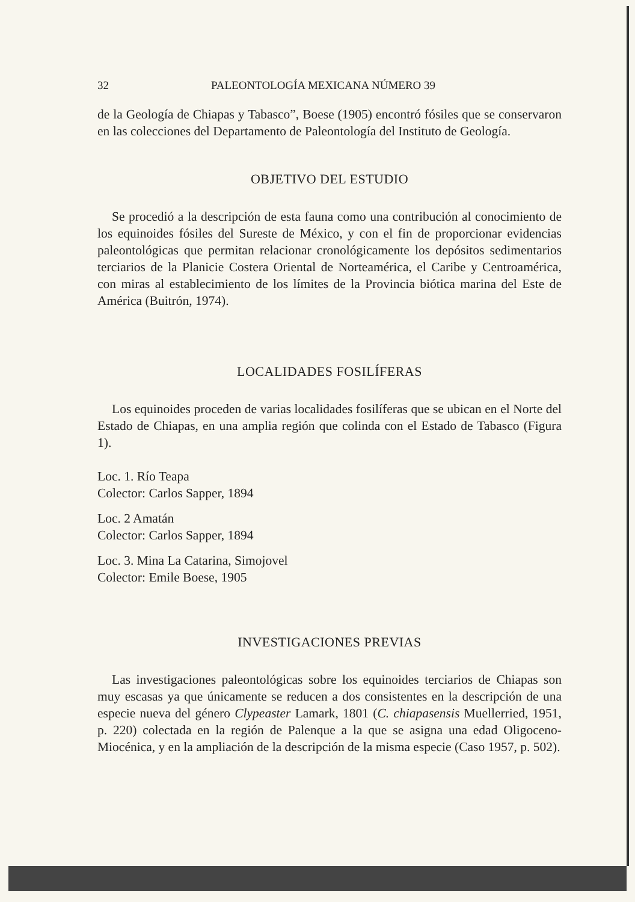32 PALEONTOLOGÍA MEXICANA NÚMERO 39
de la Geología de Chiapas y Tabasco”, Boese (1905) encontró fósiles que se conservaron en las colecciones del Departamento de Paleontología del Instituto de Geología.
OBJETIVO DEL ESTUDIO
Se procedió a la descripción de esta fauna como una contribución al conocimiento de los equinoides fósiles del Sureste de México, y con el fin de proporcionar evidencias paleontológicas que permitan relacionar cronológicamente los depósitos sedimentarios terciarios de la Planicie Costera Oriental de Norteamérica, el Caribe y Centroamérica, con miras al establecimiento de los límites de la Provincia biótica marina del Este de América (Buitrón, 1974).
LOCALIDADES FOSILÍFERAS
Los equinoides proceden de varias localidades fosilíferas que se ubican en el Norte del Estado de Chiapas, en una amplia región que colinda con el Estado de Tabasco (Figura 1).
Loc. 1. Río Teapa
Colector: Carlos Sapper, 1894
Loc. 2 Amatán
Colector: Carlos Sapper, 1894
Loc. 3. Mina La Catarina, Simojovel
Colector: Emile Boese, 1905
INVESTIGACIONES PREVIAS
Las investigaciones paleontológicas sobre los equinoides terciarios de Chiapas son muy escasas ya que únicamente se reducen a dos consistentes en la descripción de una especie nueva del género Clypeaster Lamark, 1801 (C. chiapasensis Muellerried, 1951, p. 220) colectada en la región de Palenque a la que se asigna una edad Oligoceno-Miocénica, y en la ampliación de la descripción de la misma especie (Caso 1957, p. 502).